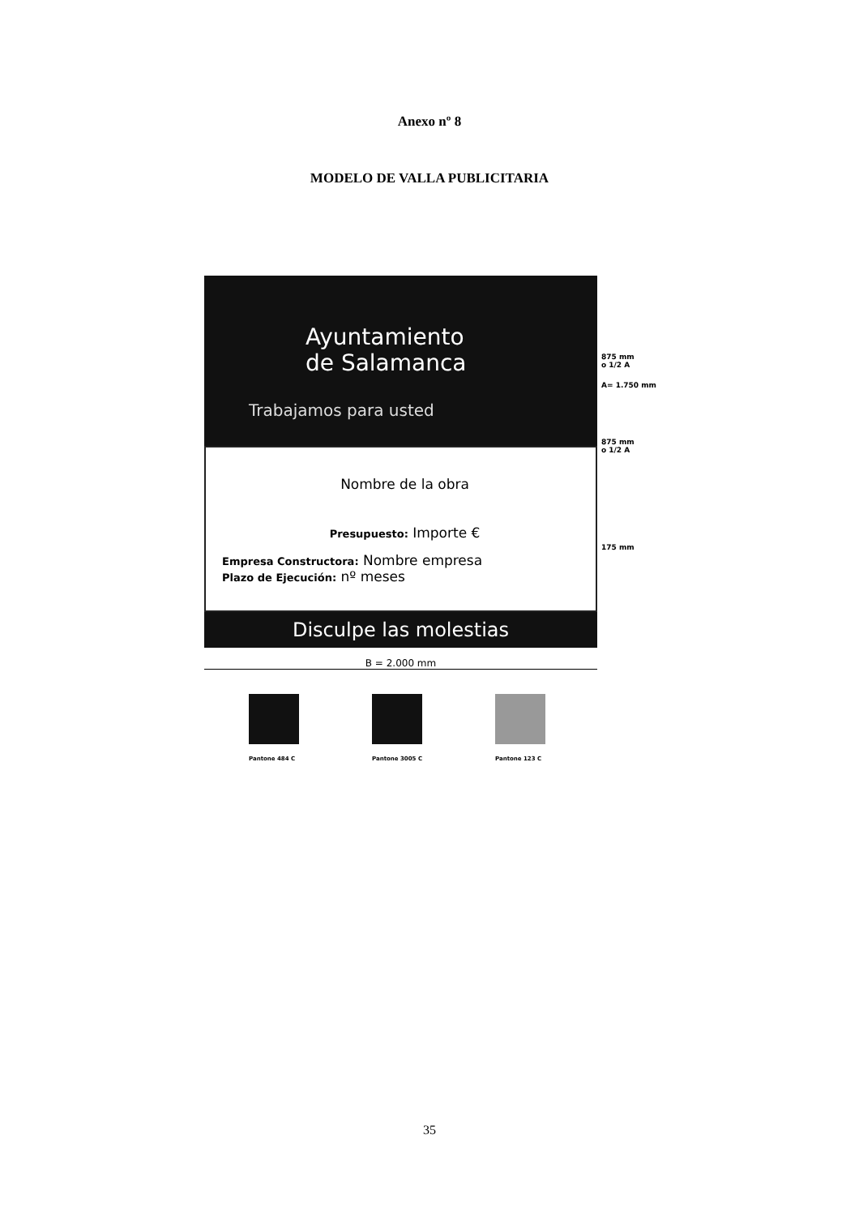Anexo nº 8
MODELO DE VALLA PUBLICITARIA
Ayuntamiento
de Salamanca
Trabajamos para usted
Nombre de la obra
Presupuesto: Importe €
Empresa Constructora: Nombre empresa
Plazo de Ejecución: nº meses
Disculpe las molestias
875 mm
o 1/2 A
A= 1.750 mm
875 mm
o 1/2 A
175 mm
B = 2.000 mm
Pantone 484 C Pantone 3005 C Pantone 123 C
35